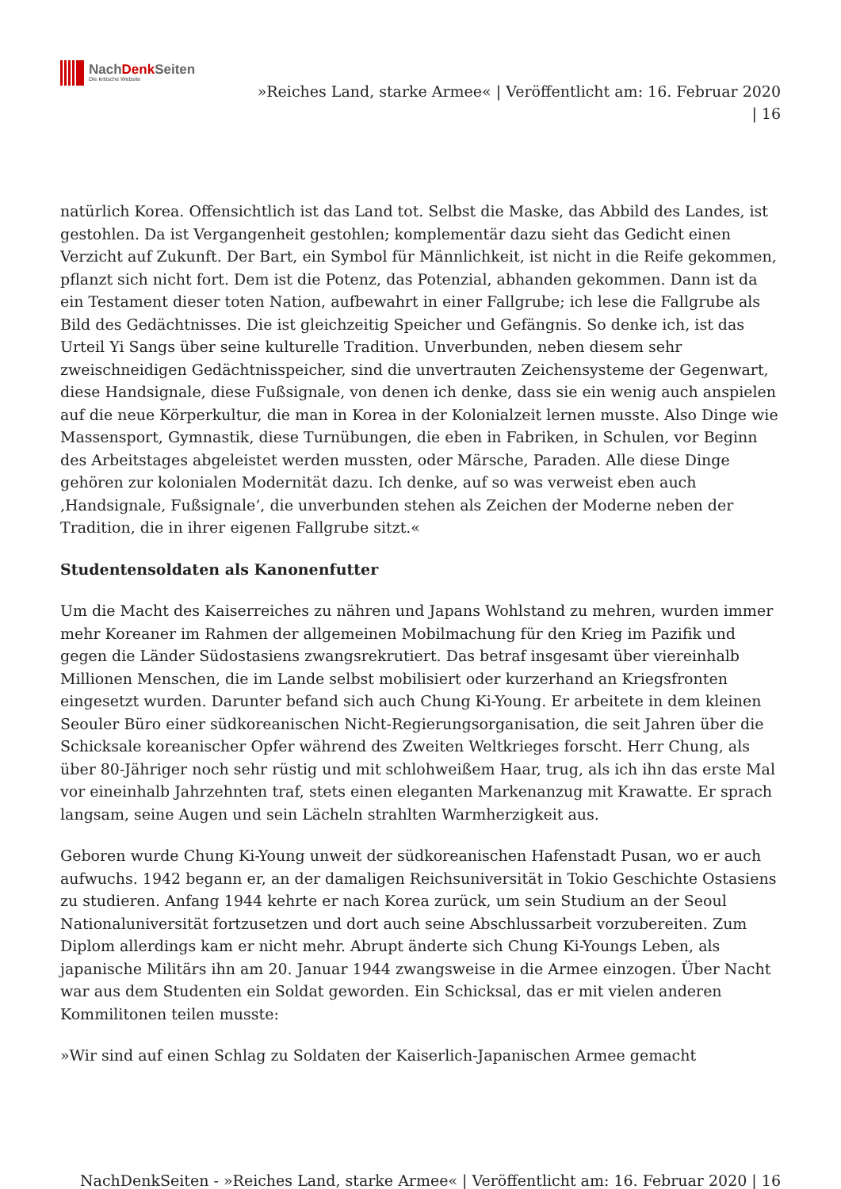NachDenk Seiten
Die kritische Website
»Reiches Land, starke Armee« | Veröffentlicht am: 16. Februar 2020
| 16
natürlich Korea. Offensichtlich ist das Land tot. Selbst die Maske, das Abbild des Landes, ist gestohlen. Da ist Vergangenheit gestohlen; komplementär dazu sieht das Gedicht einen Verzicht auf Zukunft. Der Bart, ein Symbol für Männlichkeit, ist nicht in die Reife gekommen, pflanzt sich nicht fort. Dem ist die Potenz, das Potenzial, abhanden gekommen. Dann ist da ein Testament dieser toten Nation, aufbewahrt in einer Fallgrube; ich lese die Fallgrube als Bild des Gedächtnisses. Die ist gleichzeitig Speicher und Gefängnis. So denke ich, ist das Urteil Yi Sangs über seine kulturelle Tradition. Unverbunden, neben diesem sehr zweischneidigen Gedächtnisspeicher, sind die unvertrauten Zeichensysteme der Gegenwart, diese Handsignale, diese Fußsignale, von denen ich denke, dass sie ein wenig auch anspielen auf die neue Körperkultur, die man in Korea in der Kolonialzeit lernen musste. Also Dinge wie Massensport, Gymnastik, diese Turnübungen, die eben in Fabriken, in Schulen, vor Beginn des Arbeitstages abgeleistet werden mussten, oder Märsche, Paraden. Alle diese Dinge gehören zur kolonialen Modernität dazu. Ich denke, auf so was verweist eben auch ‚Handsignale, Fußsignale‘, die unverbunden stehen als Zeichen der Moderne neben der Tradition, die in ihrer eigenen Fallgrube sitzt.«
Studentensoldaten als Kanonenfutter
Um die Macht des Kaiserreiches zu nähren und Japans Wohlstand zu mehren, wurden immer mehr Koreaner im Rahmen der allgemeinen Mobilmachung für den Krieg im Pazifik und gegen die Länder Südostasiens zwangsrekrutiert. Das betraf insgesamt über viereinhalb Millionen Menschen, die im Lande selbst mobilisiert oder kurzerhand an Kriegsfronten eingesetzt wurden. Darunter befand sich auch Chung Ki-Young. Er arbeitete in dem kleinen Seouler Büro einer südkoreanischen Nicht-Regierungsorganisation, die seit Jahren über die Schicksale koreanischer Opfer während des Zweiten Weltkrieges forscht. Herr Chung, als über 80-Jähriger noch sehr rüstig und mit schlohweißem Haar, trug, als ich ihn das erste Mal vor eineinhalb Jahrzehnten traf, stets einen eleganten Markenanzug mit Krawatte. Er sprach langsam, seine Augen und sein Lächeln strahlten Warmherzigkeit aus.
Geboren wurde Chung Ki-Young unweit der südkoreanischen Hafenstadt Pusan, wo er auch aufwuchs. 1942 begann er, an der damaligen Reichsuniversität in Tokio Geschichte Ostasiens zu studieren. Anfang 1944 kehrte er nach Korea zurück, um sein Studium an der Seoul Nationaluniversität fortzusetzen und dort auch seine Abschlussarbeit vorzubereiten. Zum Diplom allerdings kam er nicht mehr. Abrupt änderte sich Chung Ki-Youngs Leben, als japanische Militärs ihn am 20. Januar 1944 zwangsweise in die Armee einzogen. Über Nacht war aus dem Studenten ein Soldat geworden. Ein Schicksal, das er mit vielen anderen Kommilitonen teilen musste:
»Wir sind auf einen Schlag zu Soldaten der Kaiserlich-Japanischen Armee gemacht
NachDenkSeiten - »Reiches Land, starke Armee« | Veröffentlicht am: 16. Februar 2020 | 16